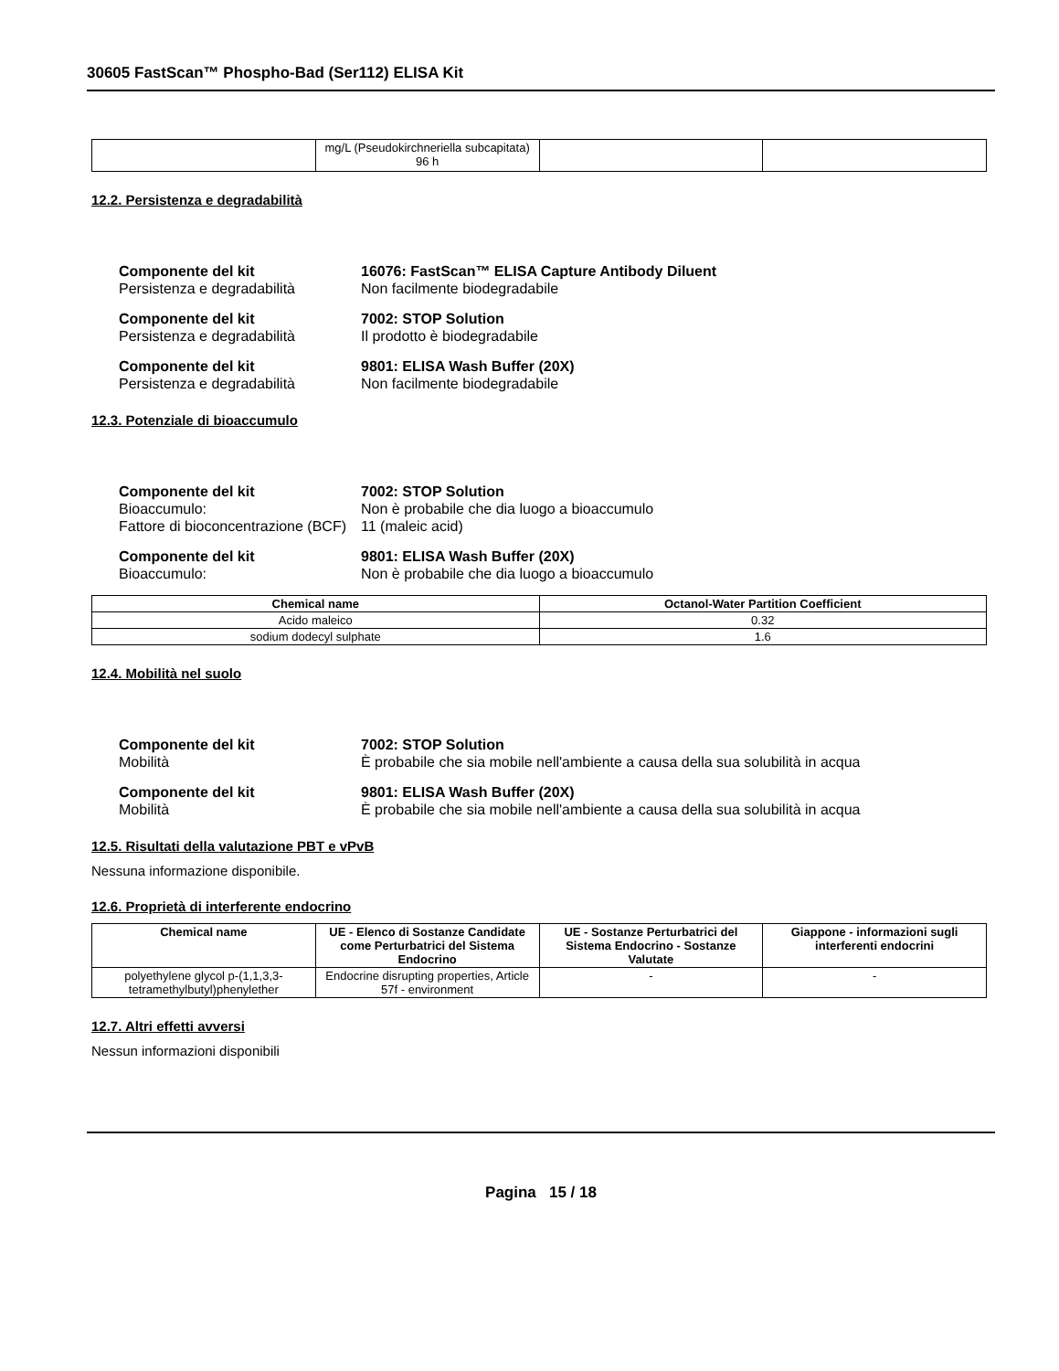30605 FastScan™ Phospho-Bad (Ser112) ELISA Kit
| | mg/L (Pseudokirchneriella subcapitata) 96 h | | |
12.2. Persistenza e degradabilità
Componente del kit 16076: FastScan™ ELISA Capture Antibody Diluent Persistenza e degradabilità Non facilmente biodegradabile
Componente del kit 7002: STOP Solution Persistenza e degradabilità Il prodotto è biodegradabile
Componente del kit 9801: ELISA Wash Buffer (20X) Persistenza e degradabilità Non facilmente biodegradabile
12.3. Potenziale di bioaccumulo
Componente del kit 7002: STOP Solution Bioaccumulo: Non è probabile che dia luogo a bioaccumulo Fattore di bioconcentrazione (BCF) 11 (maleic acid)
Componente del kit 9801: ELISA Wash Buffer (20X) Bioaccumulo: Non è probabile che dia luogo a bioaccumulo
| Chemical name | Octanol-Water Partition Coefficient |
| --- | --- |
| Acido maleico | 0.32 |
| sodium dodecyl sulphate | 1.6 |
12.4. Mobilità nel suolo
Componente del kit 7002: STOP Solution Mobilità È probabile che sia mobile nell'ambiente a causa della sua solubilità in acqua
Componente del kit 9801: ELISA Wash Buffer (20X) Mobilità È probabile che sia mobile nell'ambiente a causa della sua solubilità in acqua
12.5. Risultati della valutazione PBT e vPvB
Nessuna informazione disponibile.
12.6. Proprietà di interferente endocrino
| Chemical name | UE - Elenco di Sostanze Candidate come Perturbatrici del Sistema Endocrino | UE - Sostanze Perturbatrici del Sistema Endocrino - Sostanze Valutate | Giappone - informazioni sugli interferenti endocrini |
| --- | --- | --- | --- |
| polyethylene glycol p-(1,1,3,3-tetramethylbutyl)phenylether | Endocrine disrupting properties, Article 57f - environment | - | - |
12.7. Altri effetti avversi
Nessun informazioni disponibili
Pagina 15 / 18